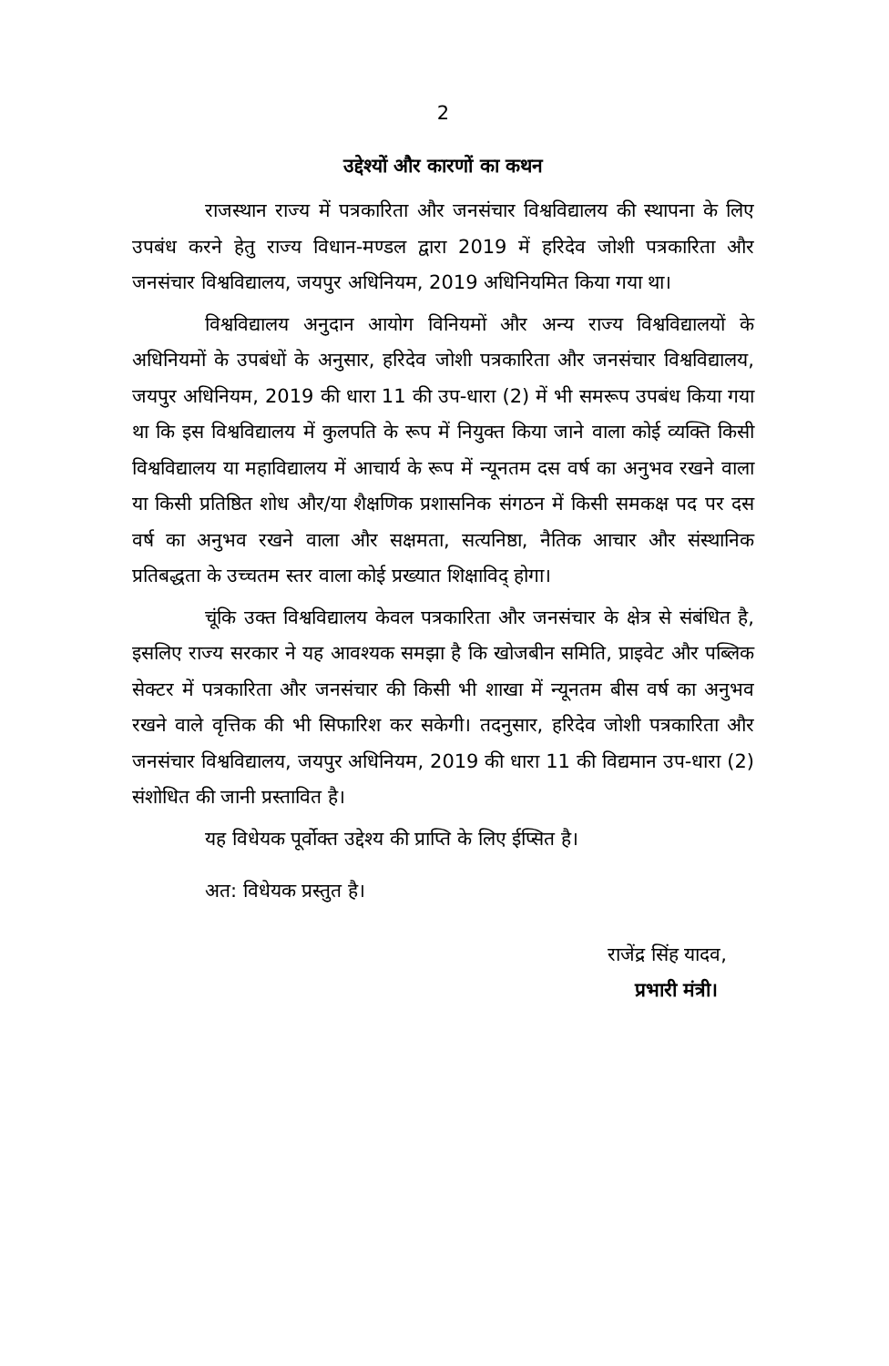2
उद्देश्यों और कारणों का कथन
राजस्थान राज्य में पत्रकारिता और जनसंचार विश्वविद्यालय की स्थापना के लिए उपबंध करने हेतु राज्य विधान-मण्डल द्वारा 2019 में हरिदेव जोशी पत्रकारिता और जनसंचार विश्वविद्यालय, जयपुर अधिनियम, 2019 अधिनियमित किया गया था।
विश्वविद्यालय अनुदान आयोग विनियमों और अन्य राज्य विश्वविद्यालयों के अधिनियमों के उपबंधों के अनुसार, हरिदेव जोशी पत्रकारिता और जनसंचार विश्वविद्यालय, जयपुर अधिनियम, 2019 की धारा 11 की उप-धारा (2) में भी समरूप उपबंध किया गया था कि इस विश्वविद्यालय में कुलपति के रूप में नियुक्त किया जाने वाला कोई व्यक्ति किसी विश्वविद्यालय या महाविद्यालय में आचार्य के रूप में न्यूनतम दस वर्ष का अनुभव रखने वाला या किसी प्रतिष्ठित शोध और/या शैक्षणिक प्रशासनिक संगठन में किसी समकक्ष पद पर दस वर्ष का अनुभव रखने वाला और सक्षमता, सत्यनिष्ठा, नैतिक आचार और संस्थानिक प्रतिबद्धता के उच्चतम स्तर वाला कोई प्रख्यात शिक्षाविद् होगा।
चूंकि उक्त विश्वविद्यालय केवल पत्रकारिता और जनसंचार के क्षेत्र से संबंधित है, इसलिए राज्य सरकार ने यह आवश्यक समझा है कि खोजबीन समिति, प्राइवेट और पब्लिक सेक्टर में पत्रकारिता और जनसंचार की किसी भी शाखा में न्यूनतम बीस वर्ष का अनुभव रखने वाले वृत्तिक की भी सिफारिश कर सकेगी। तदनुसार, हरिदेव जोशी पत्रकारिता और जनसंचार विश्वविद्यालय, जयपुर अधिनियम, 2019 की धारा 11 की विद्यमान उप-धारा (2) संशोधित की जानी प्रस्तावित है।
यह विधेयक पूर्वोक्त उद्देश्य की प्राप्ति के लिए ईप्सित है।
अत: विधेयक प्रस्तुत है।
राजेंद्र सिंह यादव,
प्रभारी मंत्री।